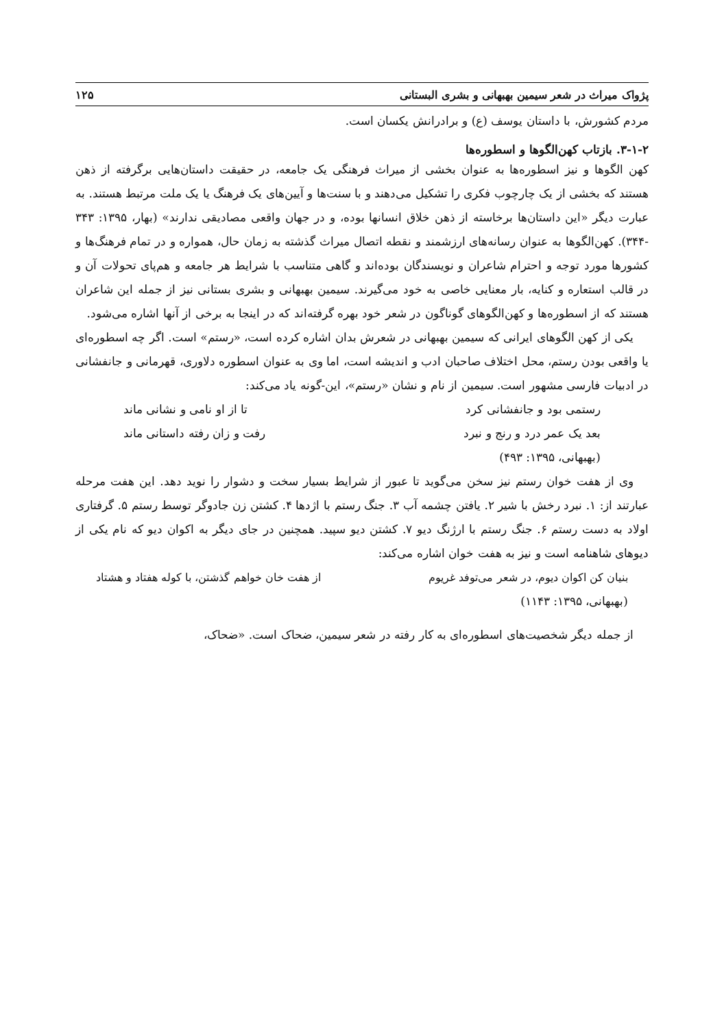پژواک میراث در شعر سیمین بهبهانی و بشری البستانی ۱۲۵
مردم کشورش، با داستان یوسف (ع) و برادرانش یکسان است.
۳-۱-۲. بازتاب کهن‌الگوها و اسطوره‌ها
کهن الگوها و نیز اسطوره‌ها به عنوان بخشی از میراث فرهنگی یک جامعه، در حقیقت داستان‌هایی برگرفته از ذهن هستند که بخشی از یک چارچوب فکری را تشکیل می‌دهند و با سنت‌ها و آیین‌های یک فرهنگ یا یک ملت مرتبط هستند. به عبارت دیگر «این داستان‌ها برخاسته از ذهن خلاق انسانها بوده، و در جهان واقعی مصادیقی ندارند» (بهار، ۱۳۹۵: ۳۴۳ -۳۴۴). کهن‌الگوها به عنوان رسانه‌های ارزشمند و نقطه اتصال میراث گذشته به زمان حال، همواره و در تمام فرهنگ‌ها و کشورها مورد توجه و احترام شاعران و نویسندگان بوده‌اند و گاهی متناسب با شرایط هر جامعه و هم‌پای تحولات آن و در قالب استعاره و کنایه، بار معنایی خاصی به خود می‌گیرند. سیمین بهبهانی و بشری بستانی نیز از جمله این شاعران هستند که از اسطوره‌ها و کهن‌الگوهای گوناگون در شعر خود بهره گرفته‌اند که در اینجا به برخی از آنها اشاره می‌شود.
یکی از کهن الگوهای ایرانی که سیمین بهبهانی در شعرش بدان اشاره کرده است، «رستم» است. اگر چه اسطوره‌ای یا واقعی بودن رستم، محل اختلاف صاحبان ادب و اندیشه است، اما وی به عنوان اسطوره دلاوری، قهرمانی و جانفشانی در ادبیات فارسی مشهور است. سیمین از نام و نشان «رستم»، این-گونه یاد می‌کند:
رستمی بود و جانفشانی کرد تا از او نامی و نشانی ماند
بعد یک عمر درد و رنج و نبرد رفت و زان رفته داستانی ماند
(بهبهانی، ۱۳۹۵: ۴۹۳)
وی از هفت خوان رستم نیز سخن می‌گوید تا عبور از شرایط بسیار سخت و دشوار را نوید دهد. این هفت مرحله عبارتند از: ۱. نبرد رخش با شیر ۲. یافتن چشمه آب ۳. جنگ رستم با اژدها ۴. کشتن زن جادوگر توسط رستم ۵. گرفتاری اولاد به دست رستم ۶. جنگ رستم با ارژنگ دیو ۷. کشتن دیو سپید. همچنین در جای دیگر به اکوان دیو که نام یکی از دیوهای شاهنامه است و نیز به هفت خوان اشاره می‌کند:
بنیان کن اکوان دیوم، در شعر می‌توفد غریوم از هفت خان خواهم گذشتن، با کوله هفتاد و هشتاد
(بهبهانی، ۱۳۹۵: ۱۱۴۳)
از جمله دیگر شخصیت‌های اسطوره‌ای به کار رفته در شعر سیمین، ضحاک است. «ضحاک،